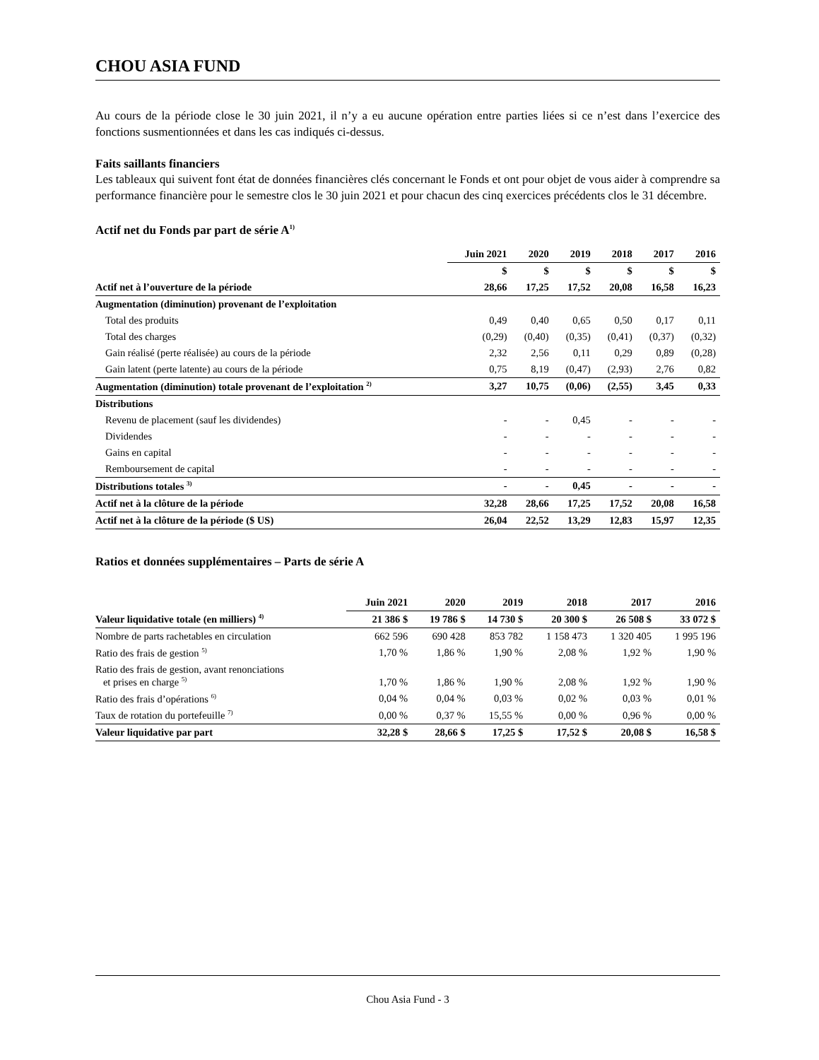CHOU ASIA FUND
Au cours de la période close le 30 juin 2021, il n’y a eu aucune opération entre parties liées si ce n’est dans l’exercice des fonctions susmentionnées et dans les cas indiqués ci-dessus.
Faits saillants financiers
Les tableaux qui suivent font état de données financières clés concernant le Fonds et ont pour objet de vous aider à comprendre sa performance financière pour le semestre clos le 30 juin 2021 et pour chacun des cinq exercices précédents clos le 31 décembre.
Actif net du Fonds par part de série A<sup>1)</sup>
| | Juin 2021 | 2020 | 2019 | 2018 | 2017 | 2016 |
| --- | --- | --- | --- | --- | --- | --- |
| | $ | $ | $ | $ | $ | $ |
| Actif net à l’ouverture de la période | 28,66 | 17,25 | 17,52 | 20,08 | 16,58 | 16,23 |
| Augmentation (diminution) provenant de l’exploitation | | | | | | |
| Total des produits | 0,49 | 0,40 | 0,65 | 0,50 | 0,17 | 0,11 |
| Total des charges | (0,29) | (0,40) | (0,35) | (0,41) | (0,37) | (0,32) |
| Gain réalisé (perte réalisée) au cours de la période | 2,32 | 2,56 | 0,11 | 0,29 | 0,89 | (0,28) |
| Gain latent (perte latente) au cours de la période | 0,75 | 8,19 | (0,47) | (2,93) | 2,76 | 0,82 |
| Augmentation (diminution) totale provenant de l’exploitation <sup>2)</sup> | 3,27 | 10,75 | (0,06) | (2,55) | 3,45 | 0,33 |
| Distributions | | | | | | |
| Revenu de placement (sauf les dividendes) | - | - | 0,45 | - | - | - |
| Dividendes | - | - | - | - | - | - |
| Gains en capital | - | - | - | - | - | - |
| Remboursement de capital | - | - | - | - | - | - |
| Distributions totales <sup>3)</sup> | - | - | 0,45 | - | - | - |
| Actif net à la clôture de la période | 32,28 | 28,66 | 17,25 | 17,52 | 20,08 | 16,58 |
| Actif net à la clôture de la période ($ US) | 26,04 | 22,52 | 13,29 | 12,83 | 15,97 | 12,35 |
Ratios et données supplémentaires – Parts de série A
| | Juin 2021 | 2020 | 2019 | 2018 | 2017 | 2016 |
| --- | --- | --- | --- | --- | --- | --- |
| Valeur liquidative totale (en milliers) <sup>4)</sup> | 21 386 $ | 19 786 $ | 14 730 $ | 20 300 $ | 26 508 $ | 33 072 $ |
| Nombre de parts rachetables en circulation | 662 596 | 690 428 | 853 782 | 1 158 473 | 1 320 405 | 1 995 196 |
| Ratio des frais de gestion <sup>5)</sup> | 1,70 % | 1,86 % | 1,90 % | 2,08 % | 1,92 % | 1,90 % |
| Ratio des frais de gestion, avant renonciations et prises en charge <sup>5)</sup> | 1,70 % | 1,86 % | 1,90 % | 2,08 % | 1,92 % | 1,90 % |
| Ratio des frais d’opérations <sup>6)</sup> | 0,04 % | 0,04 % | 0,03 % | 0,02 % | 0,03 % | 0,01 % |
| Taux de rotation du portefeuille <sup>7)</sup> | 0,00 % | 0,37 % | 15,55 % | 0,00 % | 0,96 % | 0,00 % |
| Valeur liquidative par part | 32,28 $ | 28,66 $ | 17,25 $ | 17,52 $ | 20,08 $ | 16,58 $ |
Chou Asia Fund - 3